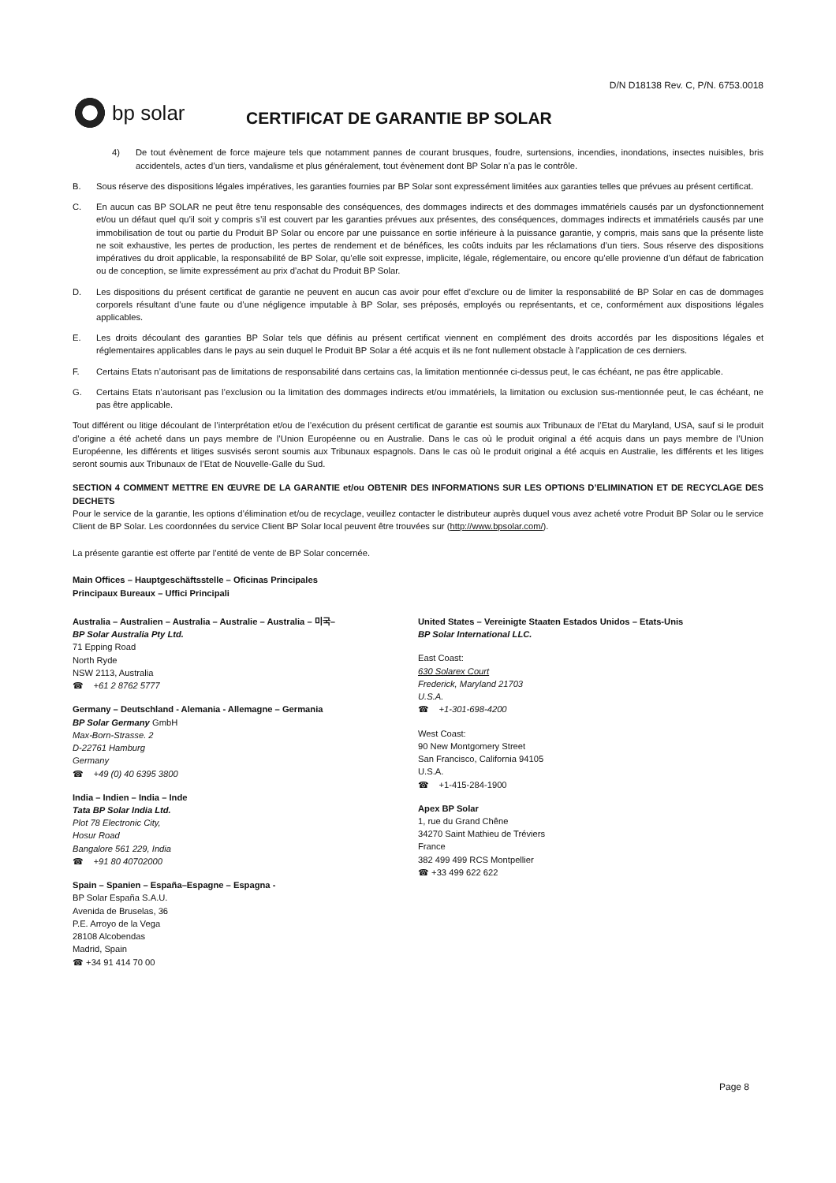D/N D18138 Rev. C, P/N. 6753.0018
bp solar
CERTIFICAT DE GARANTIE BP SOLAR
4) De tout évènement de force majeure tels que notamment pannes de courant brusques, foudre, surtensions, incendies, inondations, insectes nuisibles, bris accidentels, actes d’un tiers, vandalisme et plus généralement, tout évènement dont BP Solar n’a pas le contrôle.
B. Sous réserve des dispositions légales impératives, les garanties fournies par BP Solar sont expressément limitées aux garanties telles que prévues au présent certificat.
C. En aucun cas BP SOLAR ne peut être tenu responsable des conséquences, des dommages indirects et des dommages immatériels causés par un dysfonctionnement et/ou un défaut quel qu’il soit y compris s’il est couvert par les garanties prévues aux présentes, des conséquences, dommages indirects et immatériels causés par une immobilisation de tout ou partie du Produit BP Solar ou encore par une puissance en sortie inférieure à la puissance garantie, y compris, mais sans que la présente liste ne soit exhaustive, les pertes de production, les pertes de rendement et de bénéfices, les coûts induits par les réclamations d’un tiers. Sous réserve des dispositions impératives du droit applicable, la responsabilité de BP Solar, qu’elle soit expresse, implicite, légale, réglementaire, ou encore qu’elle provienne d’un défaut de fabrication ou de conception, se limite expressément au prix d’achat du Produit BP Solar.
D. Les dispositions du présent certificat de garantie ne peuvent en aucun cas avoir pour effet d’exclure ou de limiter la responsabilité de BP Solar en cas de dommages corporels résultant d’une faute ou d’une négligence imputable à BP Solar, ses préposés, employés ou représentants, et ce, conformément aux dispositions légales applicables.
E. Les droits découlant des garanties BP Solar tels que définis au présent certificat viennent en complément des droits accordés par les dispositions légales et réglementaires applicables dans le pays au sein duquel le Produit BP Solar a été acquis et ils ne font nullement obstacle à l’application de ces derniers.
F. Certains Etats n’autorisant pas de limitations de responsabilité dans certains cas, la limitation mentionnée ci-dessus peut, le cas échéant, ne pas être applicable.
G. Certains Etats n’autorisant pas l’exclusion ou la limitation des dommages indirects et/ou immatériels, la limitation ou exclusion sus-mentionnée peut, le cas échéant, ne pas être applicable.
Tout différent ou litige découlant de l’interprétation et/ou de l’exécution du présent certificat de garantie est soumis aux Tribunaux de l’Etat du Maryland, USA, sauf si le produit d’origine a été acheté dans un pays membre de l’Union Européenne ou en Australie. Dans le cas où le produit original a été acquis dans un pays membre de l’Union Européenne, les différents et litiges susvisés seront soumis aux Tribunaux espagnols. Dans le cas où le produit original a été acquis en Australie, les différents et les litiges seront soumis aux Tribunaux de l’Etat de Nouvelle-Galle du Sud.
SECTION 4 COMMENT METTRE EN ŒUVRE DE LA GARANTIE et/ou OBTENIR DES INFORMATIONS SUR LES OPTIONS D’ELIMINATION ET DE RECYCLAGE DES DECHETS
Pour le service de la garantie, les options d’élimination et/ou de recyclage, veuillez contacter le distributeur auprès duquel vous avez acheté votre Produit BP Solar ou le service Client de BP Solar. Les coordonnées du service Client BP Solar local peuvent être trouvées sur (http://www.bpsolar.com/).
La présente garantie est offerte par l’entité de vente de BP Solar concernée.
Main Offices – Hauptgeschäftsstelle – Oficinas Principales
Principaux Bureaux – Uffici Principali
Australia – Australien – Australia – Australie – Australia – 미국–
BP Solar Australia Pty Ltd.
71 Epping Road
North Ryde
NSW 2113, Australia
☎ +61 2 8762 5777
Germany – Deutschland - Alemania - Allemagne – Germania
BP Solar Germany GmbH
Max-Born-Strasse. 2
D-22761 Hamburg
Germany
☎ +49 (0) 40 6395 3800
India – Indien – India – Inde
Tata BP Solar India Ltd.
Plot 78 Electronic City,
Hosur Road
Bangalore 561 229, India
☎ +91 80 40702000
Spain – Spanien – España–Espagne – Espagna -
BP Solar España S.A.U.
Avenida de Bruselas, 36
P.E. Arroyo de la Vega
28108 Alcobendas
Madrid, Spain
☎ +34 91 414 70 00
United States – Vereinigte Staaten Estados Unidos – Etats-Unis
BP Solar International LLC.
East Coast:
630 Solarex Court
Frederick, Maryland 21703
U.S.A.
☎ +1-301-698-4200
West Coast:
90 New Montgomery Street
San Francisco, California 94105
U.S.A.
☎ +1-415-284-1900
Apex BP Solar
1, rue du Grand Chêne
34270 Saint Mathieu de Tréviers
France
382 499 499 RCS Montpellier
☎ +33 499 622 622
Page 8